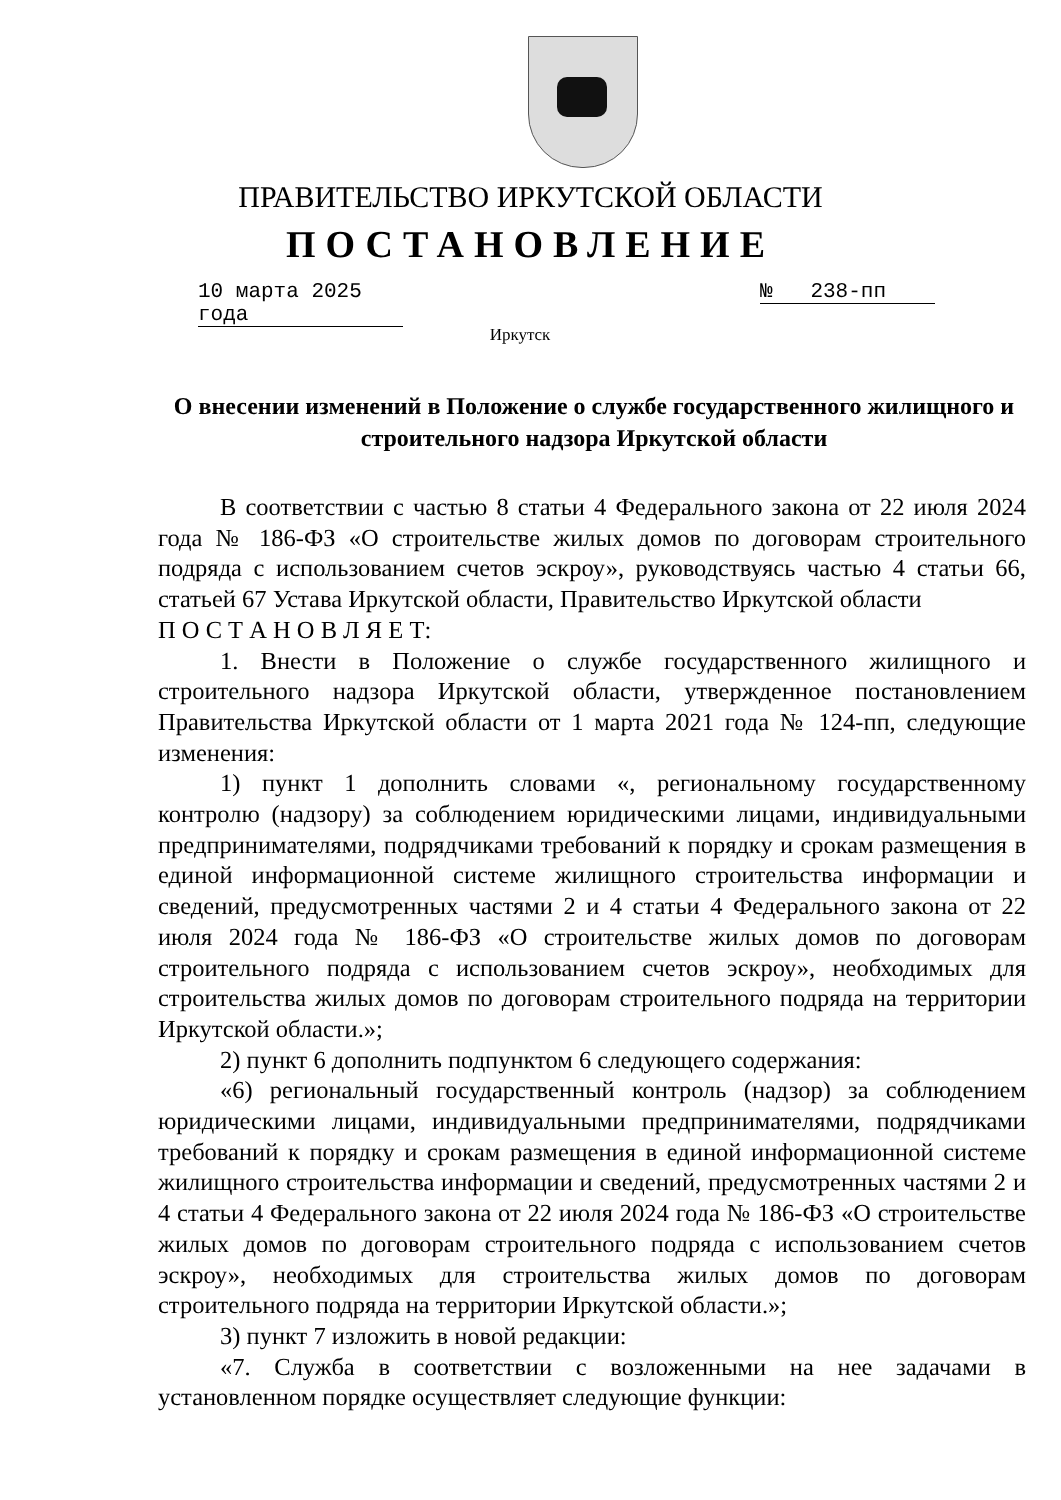ПРАВИТЕЛЬСТВО ИРКУТСКОЙ ОБЛАСТИ
ПОСТАНОВЛЕНИЕ
10 марта 2025 года
№ 238-пп
Иркутск
О внесении изменений в Положение о службе государственного жилищного и строительного надзора Иркутской области
В соответствии с частью 8 статьи 4 Федерального закона от 22 июля 2024 года № 186-ФЗ «О строительстве жилых домов по договорам строительного подряда с использованием счетов эскроу», руководствуясь частью 4 статьи 66, статьей 67 Устава Иркутской области, Правительство Иркутской области
П О С Т А Н О В Л Я Е Т:
1. Внести в Положение о службе государственного жилищного и строительного надзора Иркутской области, утвержденное постановлением Правительства Иркутской области от 1 марта 2021 года № 124-пп, следующие изменения:
1) пункт 1 дополнить словами «, региональному государственному контролю (надзору) за соблюдением юридическими лицами, индивидуальными предпринимателями, подрядчиками требований к порядку и срокам размещения в единой информационной системе жилищного строительства информации и сведений, предусмотренных частями 2 и 4 статьи 4 Федерального закона от 22 июля 2024 года № 186-ФЗ «О строительстве жилых домов по договорам строительного подряда с использованием счетов эскроу», необходимых для строительства жилых домов по договорам строительного подряда на территории Иркутской области.»;
2) пункт 6 дополнить подпунктом 6 следующего содержания:
«6) региональный государственный контроль (надзор) за соблюдением юридическими лицами, индивидуальными предпринимателями, подрядчиками требований к порядку и срокам размещения в единой информационной системе жилищного строительства информации и сведений, предусмотренных частями 2 и 4 статьи 4 Федерального закона от 22 июля 2024 года № 186-ФЗ «О строительстве жилых домов по договорам строительного подряда с использованием счетов эскроу», необходимых для строительства жилых домов по договорам строительного подряда на территории Иркутской области.»;
3) пункт 7 изложить в новой редакции:
«7. Служба в соответствии с возложенными на нее задачами в установленном порядке осуществляет следующие функции: